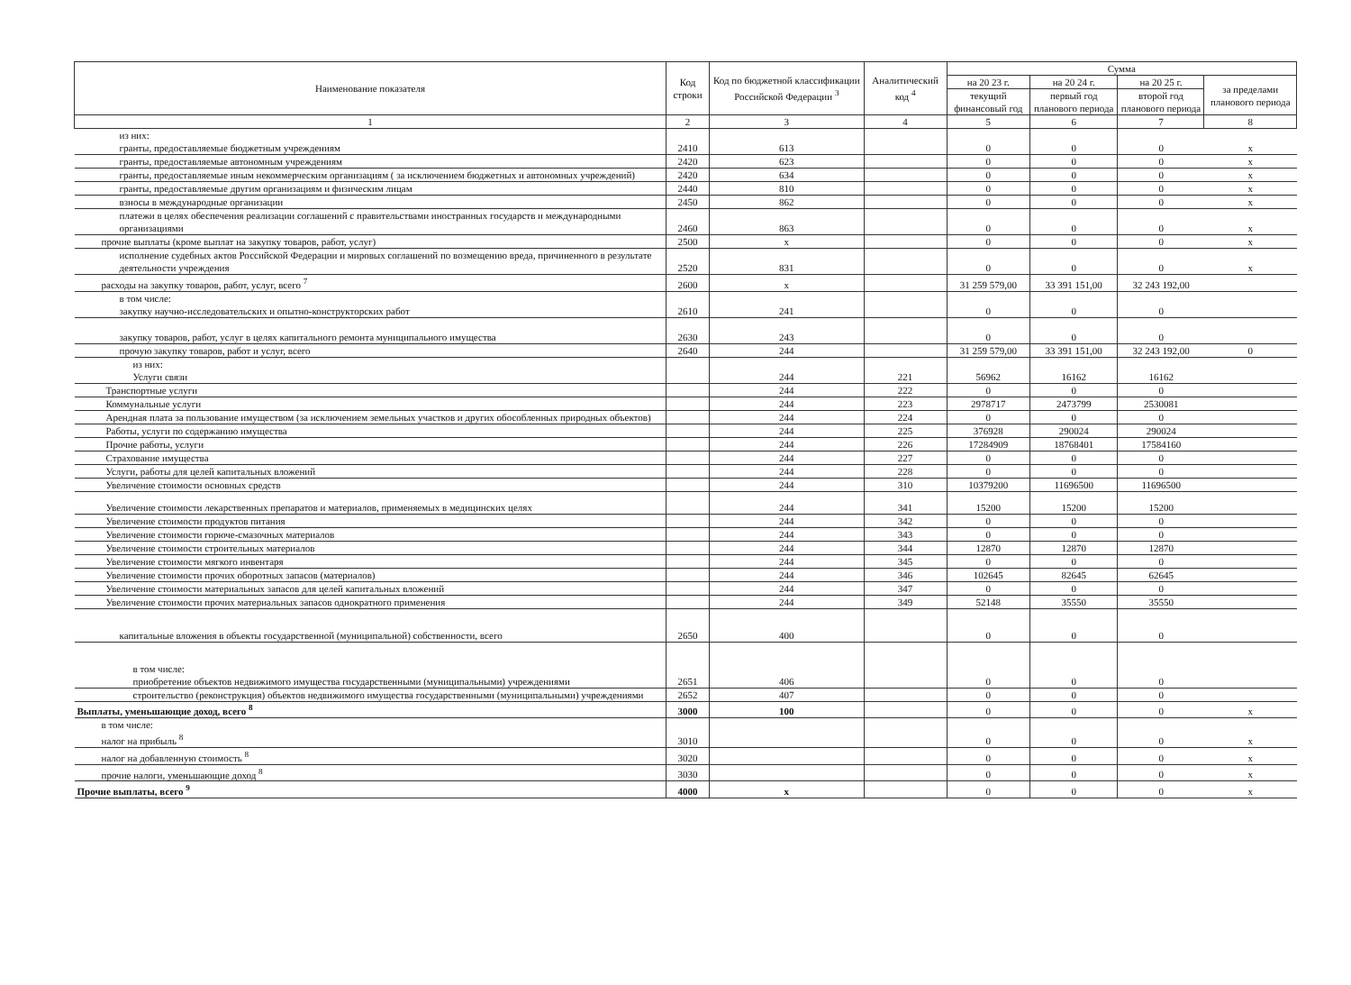| Наименование показателя | Код строки | Код по бюджетной классификации Российской Федерации <sup>3</sup> | Аналитический код <sup>4</sup> | Сумма | | | |
| --- | --- | --- | --- | --- | --- | --- | --- |
| | | | | на 20 23 г. | на 20 24 г. | на 20 25 г. | за пределами планового периода |
| | | | | текущий финансовый год | первый год планового периода | второй год планового периода | |
| 1 | 2 | 3 | 4 | 5 | 6 | 7 | 8 |
| из них: гранты, предоставляемые бюджетным учреждениям | 2410 | 613 | | 0 | 0 | 0 | x |
| гранты, предоставляемые автономным учреждениям | 2420 | 623 | | 0 | 0 | 0 | x |
| гранты, предоставляемые иным некоммерческим организациям ( за исключением бюджетных и автономных учреждений) | 2420 | 634 | | 0 | 0 | 0 | x |
| гранты, предоставляемые другим организациям и физическим лицам | 2440 | 810 | | 0 | 0 | 0 | x |
| взносы в международные организации | 2450 | 862 | | 0 | 0 | 0 | x |
| платежи в целях обеспечения реализации соглашений с правительствами иностранных государств и международными организациями | 2460 | 863 | | 0 | 0 | 0 | x |
| прочие выплаты (кроме выплат на закупку товаров, работ, услуг) | 2500 | x | | 0 | 0 | 0 | x |
| исполнение судебных актов Российской Федерации и мировых соглашений по возмещению вреда, причиненного в результате деятельности учреждения | 2520 | 831 | | 0 | 0 | 0 | x |
| расходы на закупку товаров, работ, услуг, всего <sup>7</sup> | 2600 | x | | 31 259 579,00 | 33 391 151,00 | 32 243 192,00 | |
| в том числе: закупку научно-исследовательских и опытно-конструкторских работ | 2610 | 241 | | 0 | 0 | 0 | |
| закупку товаров, работ, услуг в целях капитального ремонта муниципального имущества | 2630 | 243 | | 0 | 0 | 0 | |
| прочую закупку товаров, работ и услуг, всего | 2640 | 244 | | 31 259 579,00 | 33 391 151,00 | 32 243 192,00 | 0 |
| из них: Услуги связи | | 244 | 221 | 56962 | 16162 | 16162 | |
| Транспортные услуги | | 244 | 222 | 0 | 0 | 0 | |
| Коммунальные услуги | | 244 | 223 | 2978717 | 2473799 | 2530081 | |
| Арендная плата за пользование имуществом (за исключением земельных участков и других обособленных природных объектов) | | 244 | 224 | 0 | 0 | 0 | |
| Работы, услуги по содержанию имущества | | 244 | 225 | 376928 | 290024 | 290024 | |
| Прочие работы, услуги | | 244 | 226 | 17284909 | 18768401 | 17584160 | |
| Страхование имущества | | 244 | 227 | 0 | 0 | 0 | |
| Услуги, работы для целей капитальных вложений | | 244 | 228 | 0 | 0 | 0 | |
| Увеличение стоимости основных средств | | 244 | 310 | 10379200 | 11696500 | 11696500 | |
| Увеличение стоимости лекарственных препаратов и материалов, применяемых в медицинских целях | | 244 | 341 | 15200 | 15200 | 15200 | |
| Увеличение стоимости продуктов питания | | 244 | 342 | 0 | 0 | 0 | |
| Увеличение стоимости горюче-смазочных материалов | | 244 | 343 | 0 | 0 | 0 | |
| Увеличение стоимости строительных материалов | | 244 | 344 | 12870 | 12870 | 12870 | |
| Увеличение стоимости мягкого инвентаря | | 244 | 345 | 0 | 0 | 0 | |
| Увеличение стоимости прочих оборотных запасов (материалов) | | 244 | 346 | 102645 | 82645 | 62645 | |
| Увеличение стоимости материальных запасов для целей капитальных вложений | | 244 | 347 | 0 | 0 | 0 | |
| Увеличение стоимости прочих материальных запасов однократного применения | | 244 | 349 | 52148 | 35550 | 35550 | |
| капитальные вложения в объекты государственной (муниципальной) собственности, всего | 2650 | 400 | | 0 | 0 | 0 | |
| в том числе: приобретение объектов недвижимого имущества государственными (муниципальными) учреждениями | 2651 | 406 | | 0 | 0 | 0 | |
| строительство (реконструкция) объектов недвижимого имущества государственными (муниципальными) учреждениями | 2652 | 407 | | 0 | 0 | 0 | |
| Выплаты, уменьшающие доход, всего <sup>8</sup> | 3000 | 100 | | 0 | 0 | 0 | x |
| в том числе: налог на прибыль <sup>8</sup> | 3010 | | | 0 | 0 | 0 | x |
| налог на добавленную стоимость <sup>8</sup> | 3020 | | | 0 | 0 | 0 | x |
| прочие налоги, уменьшающие доход <sup>8</sup> | 3030 | | | 0 | 0 | 0 | x |
| Прочие выплаты, всего <sup>9</sup> | 4000 | x | | 0 | 0 | 0 | x |